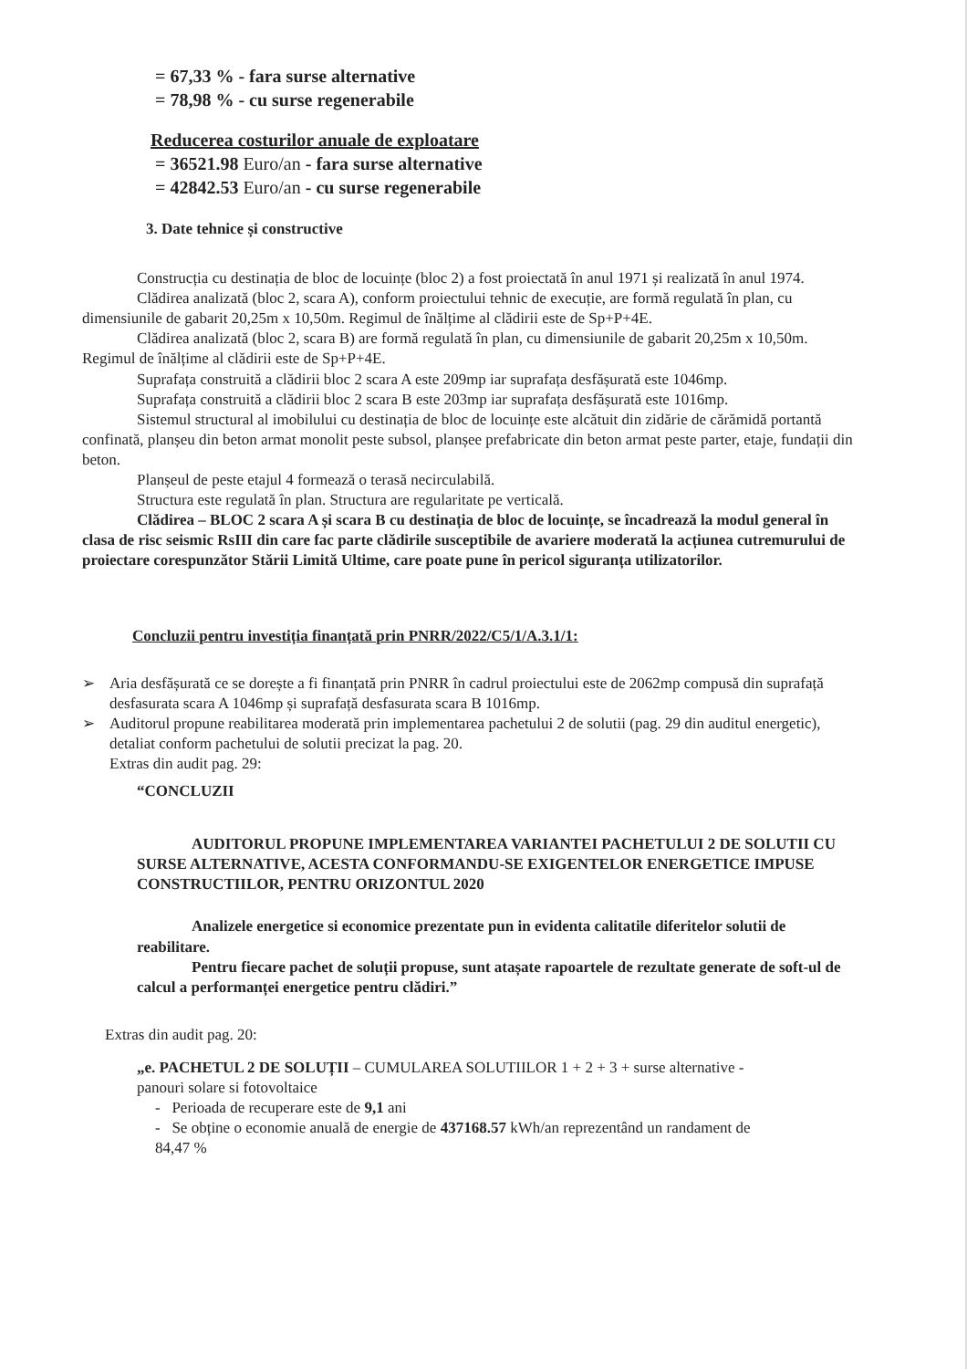= 67,33 % - fara surse alternative
= 78,98 % - cu surse regenerabile
Reducerea costurilor anuale de exploatare
= 36521.98 Euro/an - fara surse alternative
= 42842.53 Euro/an - cu surse regenerabile
3. Date tehnice și constructive
Construcția cu destinația de bloc de locuințe (bloc 2) a fost proiectată în anul 1971 și realizată în anul 1974.
Clădirea analizată (bloc 2, scara A), conform proiectului tehnic de execuție, are formă regulată în plan, cu dimensiunile de gabarit 20,25m x 10,50m. Regimul de înălțime al clădirii este de Sp+P+4E.
Clădirea analizată (bloc 2, scara B) are formă regulată în plan, cu dimensiunile de gabarit 20,25m x 10,50m. Regimul de înălțime al clădirii este de Sp+P+4E.
Suprafața construită a clădirii bloc 2 scara A este 209mp iar suprafața desfășurată este 1046mp.
Suprafața construită a clădirii bloc 2 scara B este 203mp iar suprafața desfășurată este 1016mp.
Sistemul structural al imobilului cu destinația de bloc de locuințe este alcătuit din zidărie de cărămidă portantă confinată, planșeu din beton armat monolit peste subsol, planșee prefabricate din beton armat peste parter, etaje, fundații din beton.
Planșeul de peste etajul 4 formează o terasă necirculabilă.
Structura este regulată în plan. Structura are regularitate pe verticală.
Clădirea – BLOC 2 scara A și scara B cu destinația de bloc de locuințe, se încadrează la modul general în clasa de risc seismic RsIII din care fac parte clădirile susceptibile de avariere moderată la acțiunea cutremurului de proiectare corespunzător Stării Limită Ultime, care poate pune în pericol siguranța utilizatorilor.
Concluzii pentru investiția finanțată prin PNRR/2022/C5/1/A.3.1/1:
➢ Aria desfășurată ce se dorește a fi finanțată prin PNRR în cadrul proiectului este de 2062mp compusă din suprafață desfasurata scara A 1046mp și suprafață desfasurata scara B 1016mp.
➢ Auditorul propune reabilitarea moderată prin implementarea pachetului 2 de solutii (pag. 29 din auditul energetic), detaliat conform pachetului de solutii precizat la pag. 20.
Extras din audit pag. 29:
“CONCLUZII
AUDITORUL PROPUNE IMPLEMENTAREA VARIANTEI PACHETULUI 2 DE SOLUTII CU SURSE ALTERNATIVE, ACESTA CONFORMANDU-SE EXIGENTELOR ENERGETICE IMPUSE CONSTRUCTIILOR, PENTRU ORIZONTUL 2020
Analizele energetice si economice prezentate pun in evidenta calitatile diferitelor solutii de reabilitare.
Pentru fiecare pachet de soluții propuse, sunt atașate rapoartele de rezultate generate de soft-ul de calcul a performanței energetice pentru clădiri.”
Extras din audit pag. 20:
„e. PACHETUL 2 DE SOLUȚII – CUMULAREA SOLUTIILOR 1 + 2 + 3 + surse alternative - panouri solare si fotovoltaice
- Perioada de recuperare este de 9,1 ani
- Se obține o economie anuală de energie de 437168.57 kWh/an reprezentând un randament de 84,47 %